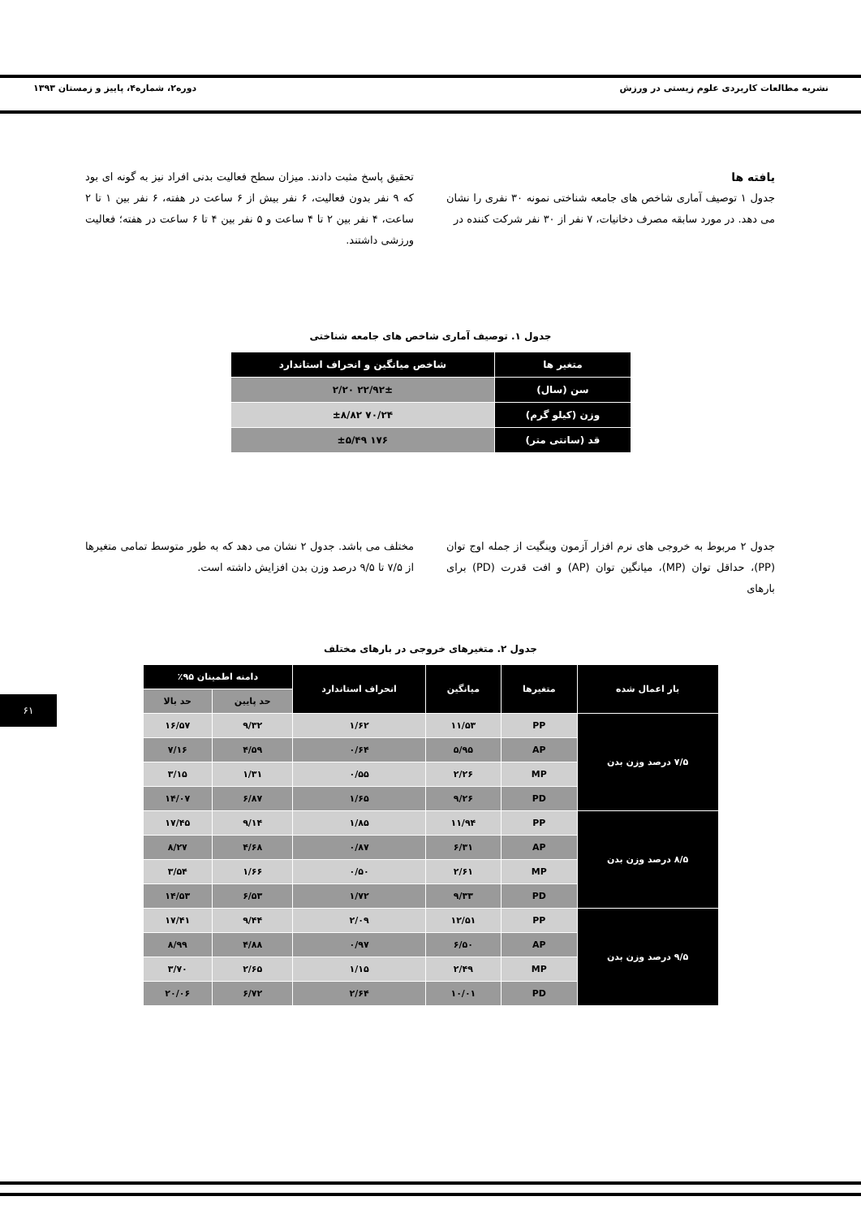نشریه مطالعات کاربردی علوم زیستی در ورزش دوره۲، شماره۴، پاییز و زمستان ۱۳۹۳
یافته ها
جدول ۱ توصیف آماری شاخص های جامعه شناختی نمونه ۳۰ نفری را نشان می دهد. در مورد سابقه مصرف دخانیات، ۷ نفر از ۳۰ نفر شرکت کننده در
تحقیق پاسخ مثبت دادند. میزان سطح فعالیت بدنی افراد نیز به گونه ای بود که ۹ نفر بدون فعالیت، ۶ نفر بیش از ۶ ساعت در هفته، ۶ نفر بین ۱ تا ۲ ساعت، ۴ نفر بین ۲ تا ۴ ساعت و ۵ نفر بین ۴ تا ۶ ساعت در هفته؛ فعالیت ورزشی داشتند.
جدول ۱. توصیف آماری شاخص های جامعه شناختی
| متغیر ها | شاخص میانگین و انحراف استاندارد |
| --- | --- |
| سن (سال) | ۲۲/۹۲± ۲/۲۰ |
| وزن (کیلو گرم) | ۷۰/۲۴ ±۸/۸۲ |
| قد (سانتی متر) | ۱۷۶ ±۵/۴۹ |
جدول ۲ مربوط به خروجی های نرم افزار آزمون وینگیت از جمله اوج توان (PP)، حداقل توان (MP)، میانگین توان (AP) و افت قدرت (PD) برای بارهای
مختلف می باشد. جدول ۲ نشان می دهد که به طور متوسط تمامی متغیرها از ۷/۵ تا ۹/۵ درصد وزن بدن افزایش داشته است.
جدول ۲. متغیرهای خروجی در بارهای مختلف
| بار اعمال شده | متغیرها | میانگین | انحراف استاندارد | دامنه اطمینان ۹۵٪ | |
| --- | --- | --- | --- | --- | --- |
| | | | | حد پایین | حد بالا |
| ۷/۵ درصد وزن بدن | PP | ۱۱/۵۳ | ۱/۶۲ | ۹/۳۲ | ۱۶/۵۷ |
| | AP | ۵/۹۵ | ۰/۶۴ | ۴/۵۹ | ۷/۱۶ |
| | MP | ۲/۲۶ | ۰/۵۵ | ۱/۳۱ | ۳/۱۵ |
| | PD | ۹/۲۶ | ۱/۶۵ | ۶/۸۷ | ۱۴/۰۷ |
| ۸/۵ درصد وزن بدن | PP | ۱۱/۹۴ | ۱/۸۵ | ۹/۱۴ | ۱۷/۴۵ |
| | AP | ۶/۳۱ | ۰/۸۷ | ۴/۶۸ | ۸/۲۷ |
| | MP | ۲/۶۱ | ۰/۵۰ | ۱/۶۶ | ۳/۵۴ |
| | PD | ۹/۳۳ | ۱/۷۲ | ۶/۵۳ | ۱۴/۵۳ |
| ۹/۵ درصد وزن بدن | PP | ۱۲/۵۱ | ۲/۰۹ | ۹/۴۴ | ۱۷/۴۱ |
| | AP | ۶/۵۰ | ۰/۹۷ | ۴/۸۸ | ۸/۹۹ |
| | MP | ۲/۴۹ | ۱/۱۵ | ۲/۶۵ | ۳/۷۰ |
| | PD | ۱۰/۰۱ | ۲/۶۴ | ۶/۷۲ | ۲۰/۰۶ |
۶۱